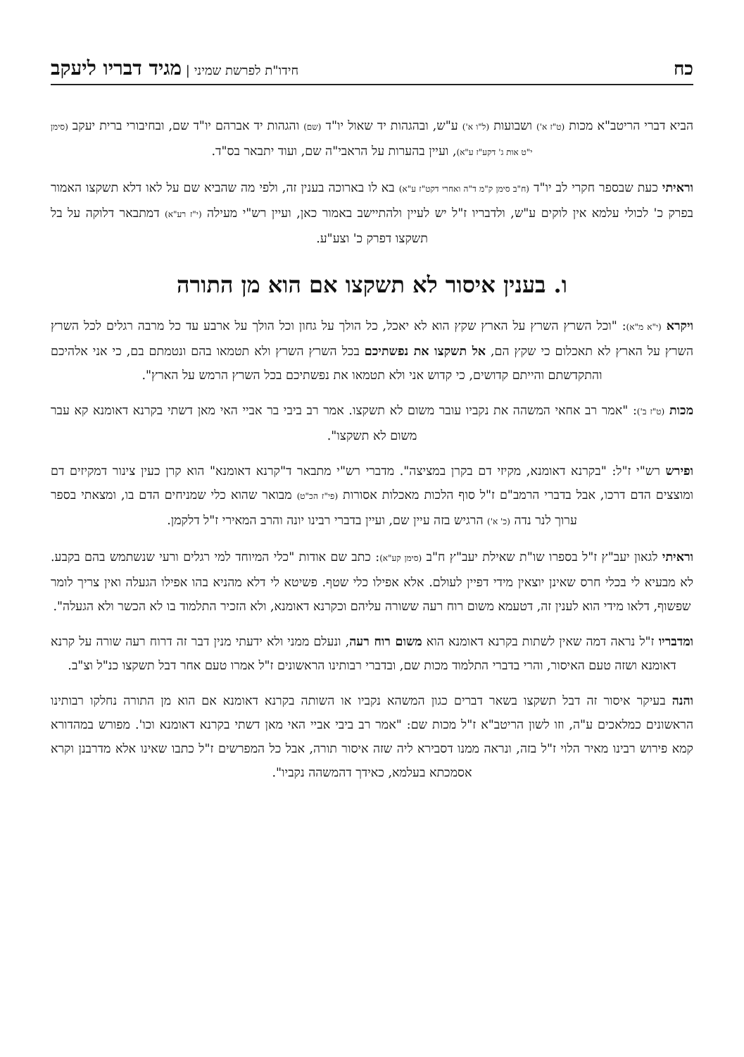כח חידו"ת לפרשת שמיני | מגיד דבריו ליעקב
הביא דברי הריטב"א מכות (ט"ז א') ושבועות (ל"ו א') ע"ש, ובהגהות יד שאול יו"ד (שם) והגהות יד אברהם יו"ד שם, ובחיבורי ברית יעקב (סימן י"ט אות ג' דקע"ז ע"א), ועיין בהערות על הראבי"ה שם, ועוד יתבאר בס"ד.
וראיתי כעת שבספר חקרי לב יו"ד (ח"ב סימן ק"מ ד"ה ואחרי דקט"ז ע"א) בא לו בארוכה בענין זה, ולפי מה שהביא שם על לאו דלא תשקצו האמור בפרק כ' לכולי עלמא אין לוקים ע"ש, ולדבריו ז"ל יש לעיין ולהתיישב באמור כאן, ועיין רש"י מעילה (י"ז רע"א) דמתבאר דלוקה על בל תשקצו דפרק כ' וצע"ע.
ו. בענין איסור לא תשקצו אם הוא מן התורה
ויקרא (י"א מ"א): "וכל השרץ השרץ על הארץ שקץ הוא לא יאכל, כל הולך על גחון וכל הולך על ארבע עד כל מרבה רגלים לכל השרץ השרץ על הארץ לא תאכלום כי שקץ הם, אל תשקצו את נפשתיכם בכל השרץ השרץ ולא תטמאו בהם ונטמתם בם, כי אני אלהיכם והתקדשתם והייתם קדושים, כי קדוש אני ולא תטמאו את נפשתיכם בכל השרץ הרמש על הארץ".
מכות (ט"ז ב'): "אמר רב אחאי המשהה את נקביו עובר משום לא תשקצו. אמר רב ביבי בר אביי האי מאן דשתי בקרנא דאומנא קא עבר משום לא תשקצו".
ופירש רש"י ז"ל: "בקרנא דאומנא, מקיזי דם בקרן במציצה". מדברי רש"י מתבאר ד"קרנא דאומנא" הוא קרן כעין צינור דמקיזים דם ומוצצים הדם דרכו, אבל בדברי הרמב"ם ז"ל סוף הלכות מאכלות אסורות (פי"ז הכ"ט) מבואר שהוא כלי שמניחים הדם בו, ומצאתי בספר ערוך לנר נדה (כ' א') הרגיש בזה עיין שם, ועיין בדברי רבינו יונה והרב המאירי ז"ל דלקמן.
וראיתי לגאון יעב"ץ ז"ל בספרו שו"ת שאילת יעב"ץ ח"ב (סימן קע"א): כתב שם אודות "כלי המיוחד למי רגלים ורעי שנשתמש בהם בקבע. לא מבעיא לי בכלי חרס שאינן יוצאין מידי דפיין לעולם. אלא אפילו כלי שטף. פשיטא לי דלא מהניא בהו אפילו הגעלה ואין צריך לומר שפשוף, דלאו מידי הוא לענין זה, דטעמא משום רוח רעה ששורה עליהם וכקרנא דאומנא, ולא הזכיר התלמוד בו לא הכשר ולא הגעלה".
ומדבריו ז"ל נראה דמה שאין לשתות בקרנא דאומנא הוא משום רוח רעה, ונעלם ממני ולא ידעתי מנין דבר זה דרוח רעה שורה על קרנא דאומנא ושזה טעם האיסור, והרי בדברי התלמוד מכות שם, ובדברי רבותינו הראשונים ז"ל אמרו טעם אחר דבל תשקצו כנ"ל וצ"ב.
והנה בעיקר איסור זה דבל תשקצו בשאר דברים כגון המשהא נקביו או השותה בקרנא דאומנא אם הוא מן התורה נחלקו רבותינו הראשונים כמלאכים ע"ה, וזו לשון הריטב"א ז"ל מכות שם: "אמר רב ביבי אביי האי מאן דשתי בקרנא דאומנא וכו'. מפורש במהדורא קמא פירוש רבינו מאיר הלוי ז"ל בזה, ונראה ממנו דסבירא ליה שזה איסור תורה, אבל כל המפרשים ז"ל כתבו שאינו אלא מדרבנן וקרא אסמכתא בעלמא, כאידך דהמשהה נקביו".